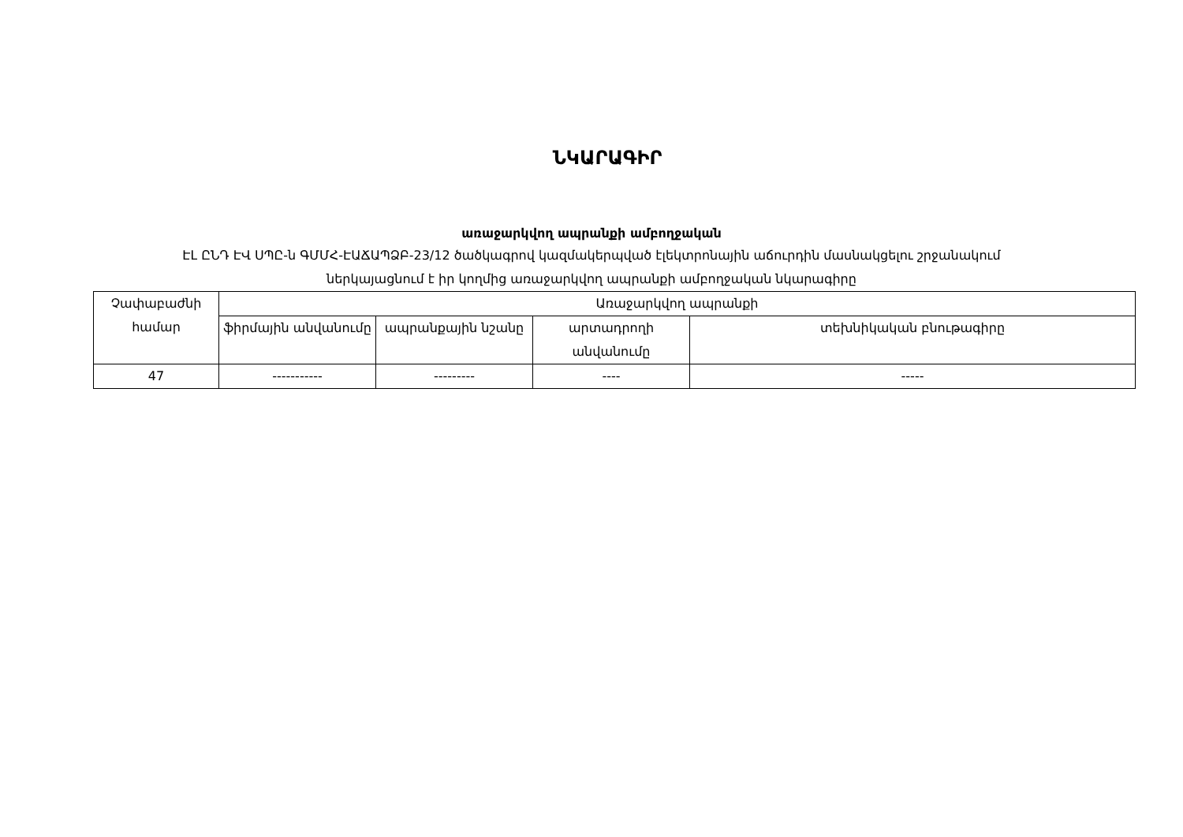ՆԿԱՐԱԳԻՐ
առաջարկվող ապրանքի ամբողջական
ԷԼ ԸՆԴ ԷՎ ՍՊԸ-ն ԳՄՄՀ-ԷԱՃԱՊՁԲ-23/12 ծածկագրով կազմակերպված էլեկտրոնային աճուրդին մասնակցելու շրջանակում
ներկայացնում է իր կողմից առաջարկվող ապրանքի ամբողջական նկարագիրը
| Չափաբաժնի համար | Առաջարկվող ապրանքի | | | |
| --- | --- | --- | --- | --- |
| | ֆիրմային անվանումը | ապրանքային նշանը | արտադրողի անվանումը | տեխնիկական բնութագիրը |
| 47 | ----------- | --------- | ---- | ----- |